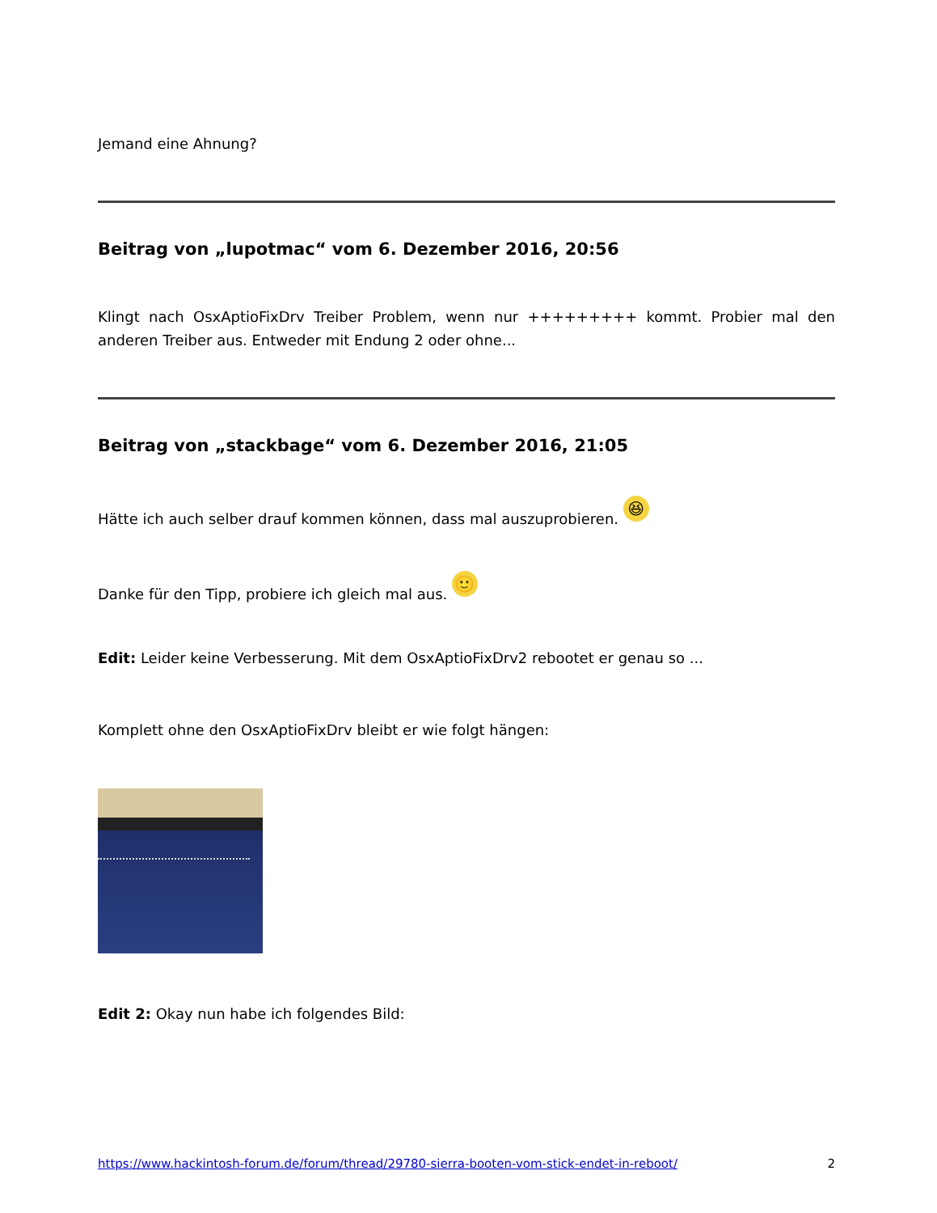Jemand eine Ahnung?
Beitrag von „lupotmac“ vom 6. Dezember 2016, 20:56
Klingt nach OsxAptioFixDrv Treiber Problem, wenn nur +++++++++ kommt. Probier mal den anderen Treiber aus. Entweder mit Endung 2 oder ohne...
Beitrag von „stackbage“ vom 6. Dezember 2016, 21:05
Hätte ich auch selber drauf kommen können, dass mal auszuprobieren. 😆
Danke für den Tipp, probiere ich gleich mal aus. 🙂
Edit: Leider keine Verbesserung. Mit dem OsxAptioFixDrv2 rebootet er genau so ...
Komplett ohne den OsxAptioFixDrv bleibt er wie folgt hängen:
Edit 2: Okay nun habe ich folgendes Bild:
https://www.hackintosh-forum.de/forum/thread/29780-sierra-booten-vom-stick-endet-in-reboot/ 2